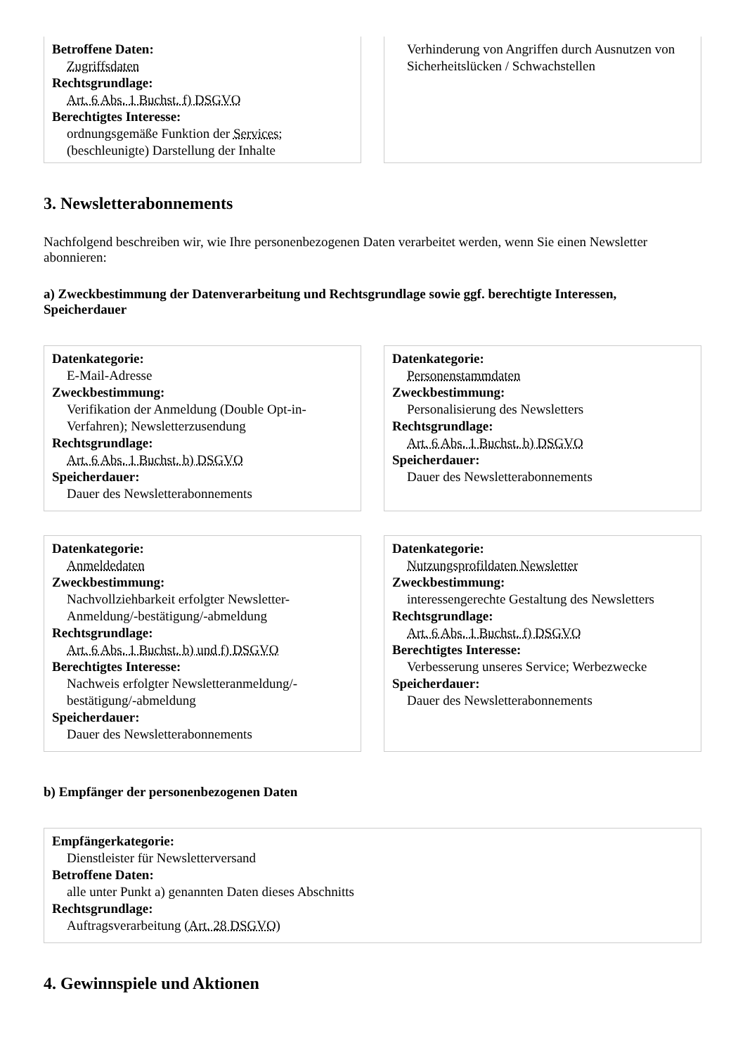Betroffene Daten:
Zugriffsdaten
Rechtsgrundlage:
Art. 6 Abs. 1 Buchst. f) DSGVO
Berechtigtes Interesse:
ordnungsgemäße Funktion der Services; (beschleunigte) Darstellung der Inhalte
Verhinderung von Angriffen durch Ausnutzen von Sicherheitslücken / Schwachstellen
3. Newsletterabonnements
Nachfolgend beschreiben wir, wie Ihre personenbezogenen Daten verarbeitet werden, wenn Sie einen Newsletter abonnieren:
a) Zweckbestimmung der Datenverarbeitung und Rechtsgrundlage sowie ggf. berechtigte Interessen, Speicherdauer
Datenkategorie:
E-Mail-Adresse
Zweckbestimmung:
Verifikation der Anmeldung (Double Opt-in-Verfahren); Newsletterzusendung
Rechtsgrundlage:
Art. 6 Abs. 1 Buchst. b) DSGVO
Speicherdauer:
Dauer des Newsletterabonnements
Datenkategorie:
Personenstammdaten
Zweckbestimmung:
Personalisierung des Newsletters
Rechtsgrundlage:
Art. 6 Abs. 1 Buchst. b) DSGVO
Speicherdauer:
Dauer des Newsletterabonnements
Datenkategorie:
Anmeldedaten
Zweckbestimmung:
Nachvollziehbarkeit erfolgter Newsletter-Anmeldung/-bestätigung/-abmeldung
Rechtsgrundlage:
Art. 6 Abs. 1 Buchst. b) und f) DSGVO
Berechtigtes Interesse:
Nachweis erfolgter Newsletteranmeldung/-bestätigung/-abmeldung
Speicherdauer:
Dauer des Newsletterabonnements
Datenkategorie:
Nutzungsprofildaten Newsletter
Zweckbestimmung:
interessengerechte Gestaltung des Newsletters
Rechtsgrundlage:
Art. 6 Abs. 1 Buchst. f) DSGVO
Berechtigtes Interesse:
Verbesserung unseres Service; Werbezwecke
Speicherdauer:
Dauer des Newsletterabonnements
b) Empfänger der personenbezogenen Daten
Empfängerkategorie:
Dienstleister für Newsletterversand
Betroffene Daten:
alle unter Punkt a) genannten Daten dieses Abschnitts
Rechtsgrundlage:
Auftragsverarbeitung (Art. 28 DSGVO)
4. Gewinnspiele und Aktionen